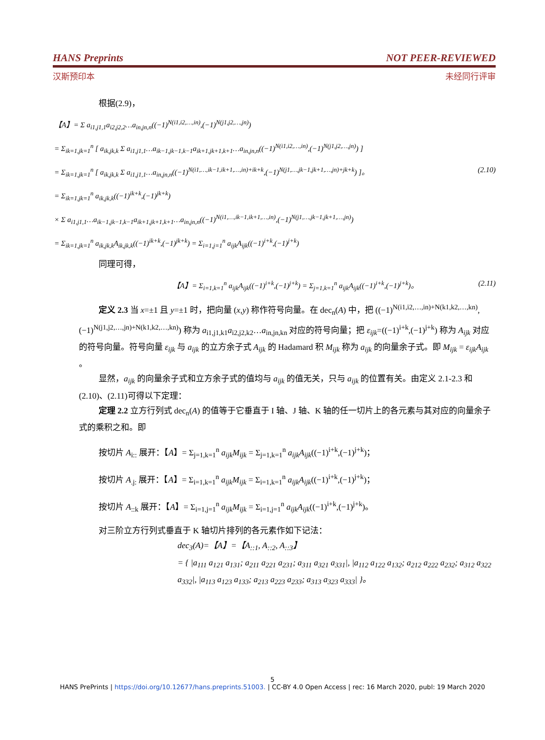HANS Preprints NOT PEER-REVIEWED
汉斯预印本 未经同行评审
根据(2.9)，
【A】= Σ a<sub>i1,j1,1</sub>a<sub>i2,j2,2</sub>…a<sub>in,jn,n</sub>((−1)<sup>N(i1,i2,…,in)</sup>,(−1)<sup>N(j1,j2,…,jn)</sup>)
= Σ<sub>ik=1,jk=1</sub><sup>n</sup> [ a<sub>ik,jk,k</sub> Σ a<sub>i1,j1,1</sub>…a<sub>ik−1,jk−1,k−1</sub>a<sub>ik+1,jk+1,k+1</sub>…a<sub>in,jn,n</sub>((−1)<sup>N(i1,i2,…,in)</sup>,(−1)<sup>N(j1,j2,…,jn)</sup>) ]
= Σ<sub>ik=1,jk=1</sub><sup>n</sup> [ a<sub>ik,jk,k</sub> Σ a<sub>i1,j1,1</sub>…a<sub>in,jn,n</sub>((−1)<sup>N(i1,…,ik−1,ik+1,…,in)+ik+k</sup>,(−1)<sup>N(j1,…,jk−1,jk+1,…,jn)+jk+k</sup>) ]。 (2.10)
= Σ<sub>ik=1,jk=1</sub><sup>n</sup> a<sub>ik,jk,k</sub>((−1)<sup>ik+k</sup>,(−1)<sup>jk+k</sup>)
× Σ a<sub>i1,j1,1</sub>…a<sub>ik−1,jk−1,k−1</sub>a<sub>ik+1,jk+1,k+1</sub>…a<sub>in,jn,n</sub>((−1)<sup>N(i1,…,ik−1,ik+1,…,in)</sup>,(−1)<sup>N(j1,…,jk−1,jk+1,…,jn)</sup>)
= Σ<sub>ik=1,jk=1</sub><sup>n</sup> a<sub>ik,jk,k</sub>A<sub>ik,jk,k</sub>((−1)<sup>ik+k</sup>,(−1)<sup>jk+k</sup>) = Σ<sub>i=1,j=1</sub><sup>n</sup> a<sub>ijk</sub>A<sub>ijk</sub>((−1)<sup>i+k</sup>,(−1)<sup>j+k</sup>)
同理可得，
【A】= Σ<sub>i=1,k=1</sub><sup>n</sup> a<sub>ijk</sub>A<sub>ijk</sub>((−1)<sup>i+k</sup>,(−1)<sup>j+k</sup>) = Σ<sub>j=1,k=1</sub><sup>n</sup> a<sub>ijk</sub>A<sub>ijk</sub>((−1)<sup>i+k</sup>,(−1)<sup>j+k</sup>)。 (2.11)
定义 2.3 当 x=±1 且 y=±1 时，把向量 (x,y) 称作符号向量。在 dec<sub>n</sub>(A) 中，把 ((−1)<sup>N(i1,i2,…,in)+N(k1,k2,…,kn)</sup>,(−1)<sup>N(j1,j2,…,jn)+N(k1,k2,…,kn)</sup>) 称为 a<sub>i1,j1,k1</sub>a<sub>i2,j2,k2</sub>…a<sub>in,jn,kn</sub> 对应的符号向量；把 ε<sub>ijk</sub>=((−1)<sup>i+k</sup>,(−1)<sup>j+k</sup>) 称为 A<sub>ijk</sub> 对应的符号向量。符号向量 ε<sub>ijk</sub> 与 a<sub>ijk</sub> 的立方余子式 A<sub>ijk</sub> 的 Hadamard 积 M<sub>ijk</sub> 称为 a<sub>ijk</sub> 的向量余子式。即 M<sub>ijk</sub> = ε<sub>ijk</sub>A<sub>ijk</sub> 。
显然，a<sub>ijk</sub> 的向量余子式和立方余子式的值均与 a<sub>ijk</sub> 的值无关，只与 a<sub>ijk</sub> 的位置有关。由定义 2.1-2.3 和(2.10)、(2.11)可得以下定理：
定理 2.2 立方行列式 dec<sub>n</sub>(A) 的值等于它垂直于 I 轴、J 轴、K 轴的任一切片上的各元素与其对应的向量余子式的乘积之和。即
按切片 A<sub>i::</sub> 展开：【A】= Σ<sub>j=1,k=1</sub><sup>n</sup> a<sub>ijk</sub>M<sub>ijk</sub> = Σ<sub>j=1,k=1</sub><sup>n</sup> a<sub>ijk</sub>A<sub>ijk</sub>((−1)<sup>i+k</sup>,(−1)<sup>j+k</sup>)；
按切片 A<sub>.j:</sub> 展开：【A】= Σ<sub>i=1,k=1</sub><sup>n</sup> a<sub>ijk</sub>M<sub>ijk</sub> = Σ<sub>i=1,k=1</sub><sup>n</sup> a<sub>ijk</sub>A<sub>ijk</sub>((−1)<sup>i+k</sup>,(−1)<sup>j+k</sup>)；
按切片 A<sub>::k</sub> 展开：【A】= Σ<sub>i=1,j=1</sub><sup>n</sup> a<sub>ijk</sub>M<sub>ijk</sub> = Σ<sub>i=1,j=1</sub><sup>n</sup> a<sub>ijk</sub>A<sub>ijk</sub>((−1)<sup>i+k</sup>,(−1)<sup>j+k</sup>)。
对三阶立方行列式垂直于 K 轴切片排列的各元素作如下记法：
dec<sub>3</sub>(A)=【A】=【A<sub>::1</sub>, A<sub>::2</sub>, A<sub>::3</sub>】
= { |a<sub>111</sub> a<sub>121</sub> a<sub>131</sub>; a<sub>211</sub> a<sub>221</sub> a<sub>231</sub>; a<sub>311</sub> a<sub>321</sub> a<sub>331</sub>|, |a<sub>112</sub> a<sub>122</sub> a<sub>132</sub>; a<sub>212</sub> a<sub>222</sub> a<sub>232</sub>; a<sub>312</sub> a<sub>322</sub> a<sub>332</sub>|, |a<sub>113</sub> a<sub>123</sub> a<sub>133</sub>; a<sub>213</sub> a<sub>223</sub> a<sub>233</sub>; a<sub>313</sub> a<sub>323</sub> a<sub>333</sub>| }。
5
HANS PrePrints | https://doi.org/10.12677/hans.preprints.51003. | CC-BY 4.0 Open Access | rec: 16 March 2020, publ: 19 March 2020